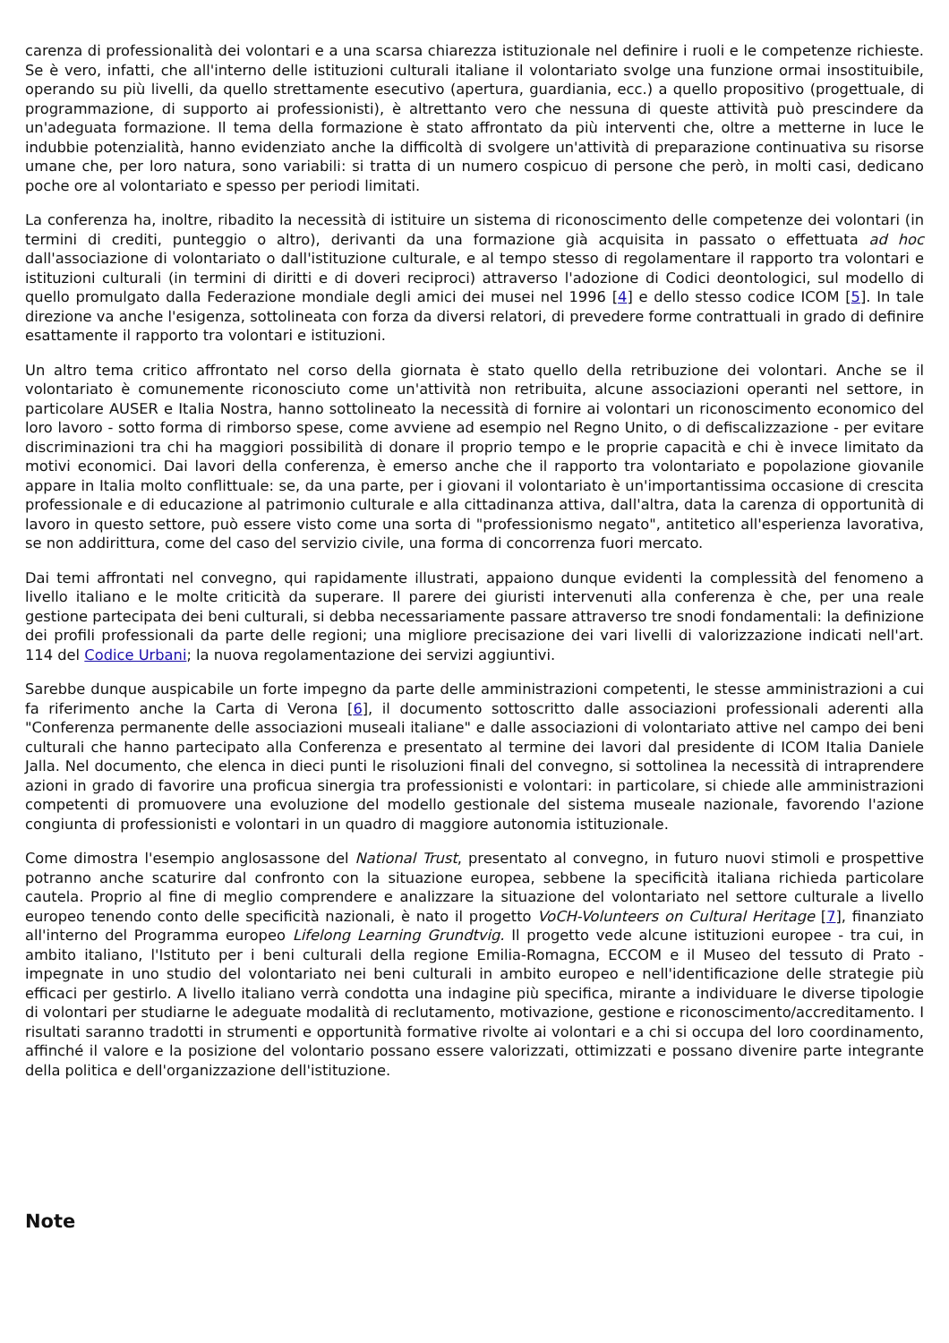carenza di professionalità dei volontari e a una scarsa chiarezza istituzionale nel definire i ruoli e le competenze richieste. Se è vero, infatti, che all'interno delle istituzioni culturali italiane il volontariato svolge una funzione ormai insostituibile, operando su più livelli, da quello strettamente esecutivo (apertura, guardiania, ecc.) a quello propositivo (progettuale, di programmazione, di supporto ai professionisti), è altrettanto vero che nessuna di queste attività può prescindere da un'adeguata formazione. Il tema della formazione è stato affrontato da più interventi che, oltre a metterne in luce le indubbie potenzialità, hanno evidenziato anche la difficoltà di svolgere un'attività di preparazione continuativa su risorse umane che, per loro natura, sono variabili: si tratta di un numero cospicuo di persone che però, in molti casi, dedicano poche ore al volontariato e spesso per periodi limitati.
La conferenza ha, inoltre, ribadito la necessità di istituire un sistema di riconoscimento delle competenze dei volontari (in termini di crediti, punteggio o altro), derivanti da una formazione già acquisita in passato o effettuata ad hoc dall'associazione di volontariato o dall'istituzione culturale, e al tempo stesso di regolamentare il rapporto tra volontari e istituzioni culturali (in termini di diritti e di doveri reciproci) attraverso l'adozione di Codici deontologici, sul modello di quello promulgato dalla Federazione mondiale degli amici dei musei nel 1996 [4] e dello stesso codice ICOM [5]. In tale direzione va anche l'esigenza, sottolineata con forza da diversi relatori, di prevedere forme contrattuali in grado di definire esattamente il rapporto tra volontari e istituzioni.
Un altro tema critico affrontato nel corso della giornata è stato quello della retribuzione dei volontari. Anche se il volontariato è comunemente riconosciuto come un'attività non retribuita, alcune associazioni operanti nel settore, in particolare AUSER e Italia Nostra, hanno sottolineato la necessità di fornire ai volontari un riconoscimento economico del loro lavoro - sotto forma di rimborso spese, come avviene ad esempio nel Regno Unito, o di defiscalizzazione - per evitare discriminazioni tra chi ha maggiori possibilità di donare il proprio tempo e le proprie capacità e chi è invece limitato da motivi economici. Dai lavori della conferenza, è emerso anche che il rapporto tra volontariato e popolazione giovanile appare in Italia molto conflittuale: se, da una parte, per i giovani il volontariato è un'importantissima occasione di crescita professionale e di educazione al patrimonio culturale e alla cittadinanza attiva, dall'altra, data la carenza di opportunità di lavoro in questo settore, può essere visto come una sorta di "professionismo negato", antitetico all'esperienza lavorativa, se non addirittura, come del caso del servizio civile, una forma di concorrenza fuori mercato.
Dai temi affrontati nel convegno, qui rapidamente illustrati, appaiono dunque evidenti la complessità del fenomeno a livello italiano e le molte criticità da superare. Il parere dei giuristi intervenuti alla conferenza è che, per una reale gestione partecipata dei beni culturali, si debba necessariamente passare attraverso tre snodi fondamentali: la definizione dei profili professionali da parte delle regioni; una migliore precisazione dei vari livelli di valorizzazione indicati nell'art. 114 del Codice Urbani; la nuova regolamentazione dei servizi aggiuntivi.
Sarebbe dunque auspicabile un forte impegno da parte delle amministrazioni competenti, le stesse amministrazioni a cui fa riferimento anche la Carta di Verona [6], il documento sottoscritto dalle associazioni professionali aderenti alla "Conferenza permanente delle associazioni museali italiane" e dalle associazioni di volontariato attive nel campo dei beni culturali che hanno partecipato alla Conferenza e presentato al termine dei lavori dal presidente di ICOM Italia Daniele Jalla. Nel documento, che elenca in dieci punti le risoluzioni finali del convegno, si sottolinea la necessità di intraprendere azioni in grado di favorire una proficua sinergia tra professionisti e volontari: in particolare, si chiede alle amministrazioni competenti di promuovere una evoluzione del modello gestionale del sistema museale nazionale, favorendo l'azione congiunta di professionisti e volontari in un quadro di maggiore autonomia istituzionale.
Come dimostra l'esempio anglosassone del National Trust, presentato al convegno, in futuro nuovi stimoli e prospettive potranno anche scaturire dal confronto con la situazione europea, sebbene la specificità italiana richieda particolare cautela. Proprio al fine di meglio comprendere e analizzare la situazione del volontariato nel settore culturale a livello europeo tenendo conto delle specificità nazionali, è nato il progetto VoCH-Volunteers on Cultural Heritage [7], finanziato all'interno del Programma europeo Lifelong Learning Grundtvig. Il progetto vede alcune istituzioni europee - tra cui, in ambito italiano, l'Istituto per i beni culturali della regione Emilia-Romagna, ECCOM e il Museo del tessuto di Prato - impegnate in uno studio del volontariato nei beni culturali in ambito europeo e nell'identificazione delle strategie più efficaci per gestirlo. A livello italiano verrà condotta una indagine più specifica, mirante a individuare le diverse tipologie di volontari per studiarne le adeguate modalità di reclutamento, motivazione, gestione e riconoscimento/accreditamento. I risultati saranno tradotti in strumenti e opportunità formative rivolte ai volontari e a chi si occupa del loro coordinamento, affinché il valore e la posizione del volontario possano essere valorizzati, ottimizzati e possano divenire parte integrante della politica e dell'organizzazione dell'istituzione.
Note